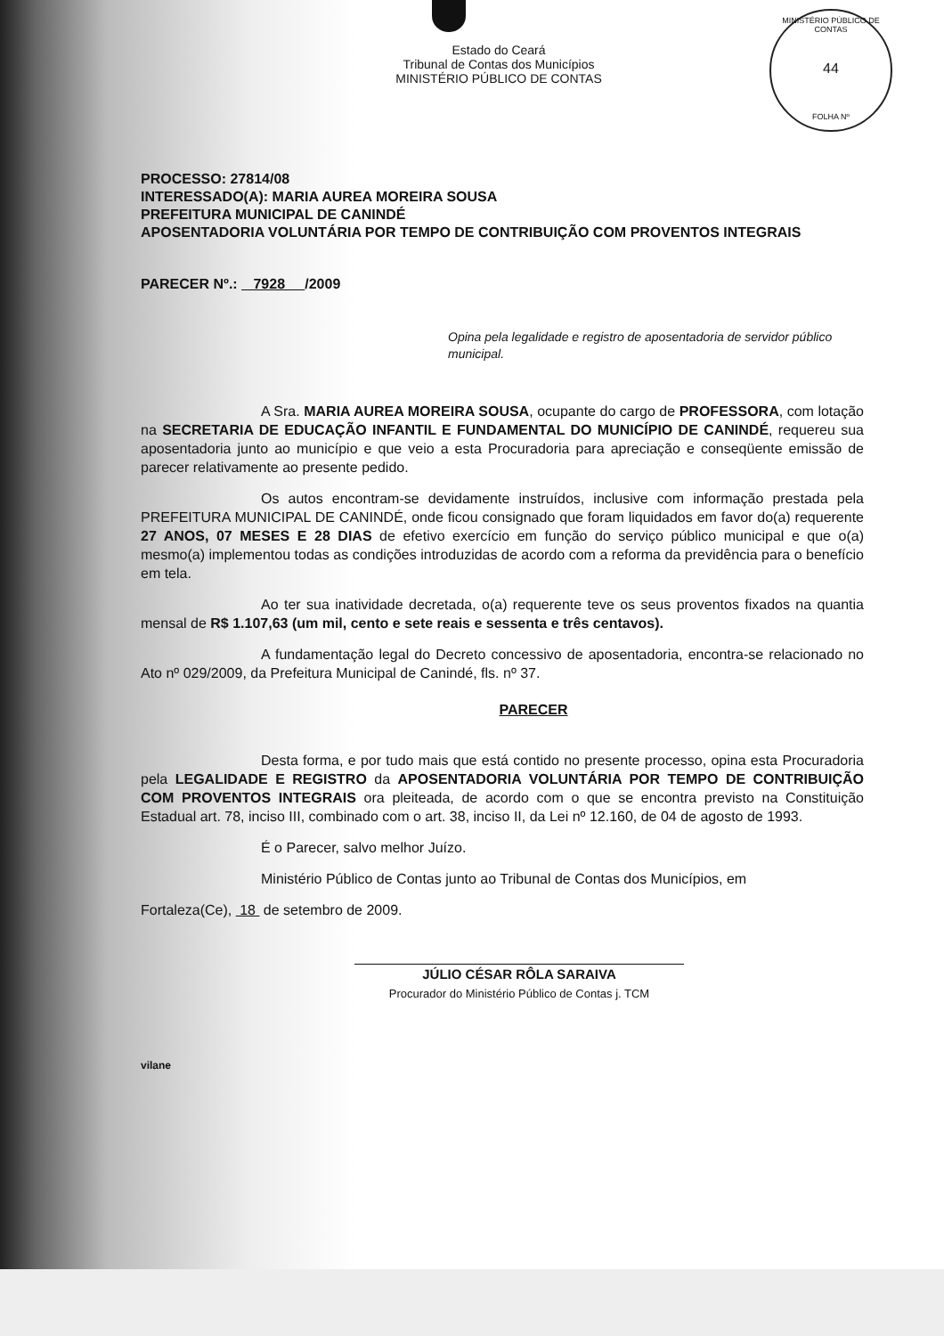MINISTÉRIO PÚBLICO DE CONTAS
44
FOLHA Nº
Estado do Ceará
Tribunal de Contas dos Municípios
MINISTÉRIO PÚBLICO DE CONTAS
PROCESSO: 27814/08
INTERESSADO(A): MARIA AUREA MOREIRA SOUSA
PREFEITURA MUNICIPAL DE CANINDÉ
APOSENTADORIA VOLUNTÁRIA POR TEMPO DE CONTRIBUIÇÃO COM PROVENTOS INTEGRAIS
PARECER Nº.: 7928 /2009
Opina pela legalidade e registro de aposentadoria de servidor público municipal.
A Sra. MARIA AUREA MOREIRA SOUSA, ocupante do cargo de PROFESSORA, com lotação na SECRETARIA DE EDUCAÇÃO INFANTIL E FUNDAMENTAL DO MUNICÍPIO DE CANINDÉ, requereu sua aposentadoria junto ao município e que veio a esta Procuradoria para apreciação e conseqüente emissão de parecer relativamente ao presente pedido.
Os autos encontram-se devidamente instruídos, inclusive com informação prestada pela PREFEITURA MUNICIPAL DE CANINDÉ, onde ficou consignado que foram liquidados em favor do(a) requerente 27 ANOS, 07 MESES E 28 DIAS de efetivo exercício em função do serviço público municipal e que o(a) mesmo(a) implementou todas as condições introduzidas de acordo com a reforma da previdência para o benefício em tela.
Ao ter sua inatividade decretada, o(a) requerente teve os seus proventos fixados na quantia mensal de R$ 1.107,63 (um mil, cento e sete reais e sessenta e três centavos).
A fundamentação legal do Decreto concessivo de aposentadoria, encontra-se relacionado no Ato nº 029/2009, da Prefeitura Municipal de Canindé, fls. nº 37.
PARECER
Desta forma, e por tudo mais que está contido no presente processo, opina esta Procuradoria pela LEGALIDADE E REGISTRO da APOSENTADORIA VOLUNTÁRIA POR TEMPO DE CONTRIBUIÇÃO COM PROVENTOS INTEGRAIS ora pleiteada, de acordo com o que se encontra previsto na Constituição Estadual art. 78, inciso III, combinado com o art. 38, inciso II, da Lei nº 12.160, de 04 de agosto de 1993.
É o Parecer, salvo melhor Juízo.
Ministério Público de Contas junto ao Tribunal de Contas dos Municípios, em
Fortaleza(Ce), 18 de setembro de 2009.
JÚLIO CÉSAR RÔLA SARAIVA
Procurador do Ministério Público de Contas j. TCM
vilane